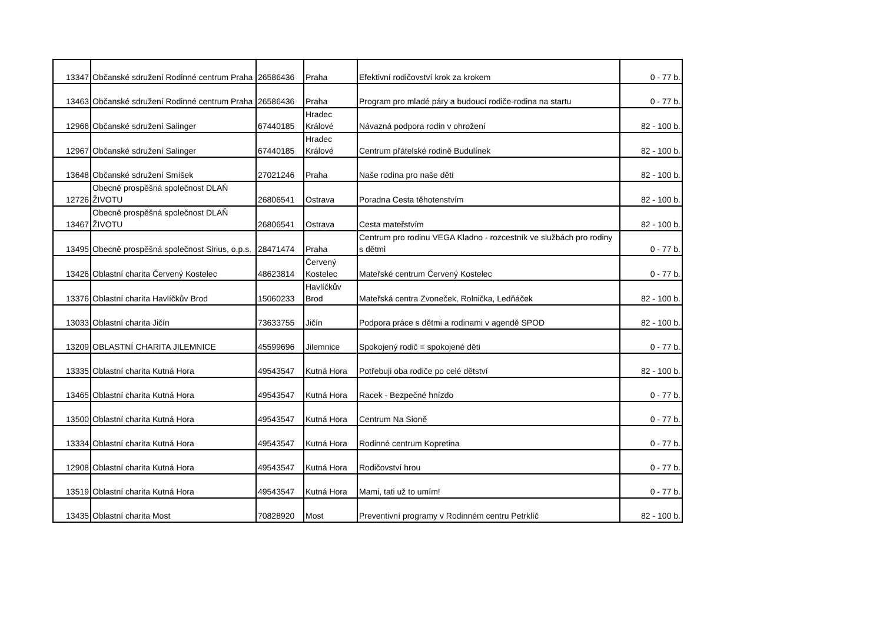| 13347 | Občanské sdružení Rodinné centrum Praha | 26586436 | Praha | Efektivní rodičovství krok za krokem | 0 - 77 b. |
| 13463 | Občanské sdružení Rodinné centrum Praha | 26586436 | Praha | Program pro mladé páry a budoucí rodiče-rodina na startu | 0 - 77 b. |
| 12966 | Občanské sdružení Salinger | 67440185 | Hradec Králové | Návazná podpora rodin v ohrožení | 82 - 100 b. |
| 12967 | Občanské sdružení Salinger | 67440185 | Hradec Králové | Centrum přátelské rodině Budulínek | 82 - 100 b. |
| 13648 | Občanské sdružení Smíšek | 27021246 | Praha | Naše rodina pro naše děti | 82 - 100 b. |
| 12726 | Obecně prospěšná společnost DLAŇ ŽIVOTU | 26806541 | Ostrava | Poradna Cesta těhotenstvím | 82 - 100 b. |
| 13467 | Obecně prospěšná společnost DLAŇ ŽIVOTU | 26806541 | Ostrava | Cesta mateřstvím | 82 - 100 b. |
| 13495 | Obecně prospěšná společnost Sirius, o.p.s. | 28471474 | Praha | Centrum pro rodinu VEGA Kladno - rozcestník ve službách pro rodiny s dětmi | 0 - 77 b. |
| 13426 | Oblastní charita Červený Kostelec | 48623814 | Červený Kostelec | Mateřské centrum Červený Kostelec | 0 - 77 b. |
| 13376 | Oblastní charita Havlíčkův Brod | 15060233 | Havlíčkův Brod | Mateřská centra Zvoneček, Rolnička, Ledňáček | 82 - 100 b. |
| 13033 | Oblastní charita Jičín | 73633755 | Jičín | Podpora práce s dětmi a rodinami v agendě SPOD | 82 - 100 b. |
| 13209 | OBLASTNÍ CHARITA JILEMNICE | 45599696 | Jilemnice | Spokojený rodič = spokojené děti | 0 - 77 b. |
| 13335 | Oblastní charita Kutná Hora | 49543547 | Kutná Hora | Potřebuji oba rodiče po celé dětství | 82 - 100 b. |
| 13465 | Oblastní charita Kutná Hora | 49543547 | Kutná Hora | Racek - Bezpečné hnízdo | 0 - 77 b. |
| 13500 | Oblastní charita Kutná Hora | 49543547 | Kutná Hora | Centrum Na Sioně | 0 - 77 b. |
| 13334 | Oblastní charita Kutná Hora | 49543547 | Kutná Hora | Rodinné centrum Kopretina | 0 - 77 b. |
| 12908 | Oblastní charita Kutná Hora | 49543547 | Kutná Hora | Rodičovství hrou | 0 - 77 b. |
| 13519 | Oblastní charita Kutná Hora | 49543547 | Kutná Hora | Mami, tati už to umím! | 0 - 77 b. |
| 13435 | Oblastní charita Most | 70828920 | Most | Preventivní programy v Rodinném centru Petrklíč | 82 - 100 b. |